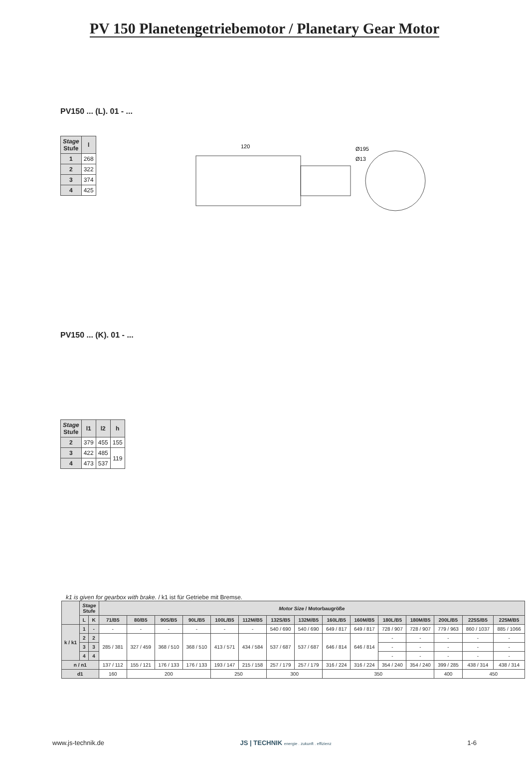PV 150 Planetengetriebemotor / Planetary Gear Motor
PV150 ... (L). 01 - ...
| Stage Stufe | l |
| --- | --- |
| 1 | 268 |
| 2 | 322 |
| 3 | 374 |
| 4 | 425 |
120
Ø195
Ø13
PV150 ... (K). 01 - ...
| Stage Stufe | l1 | l2 | h |
| --- | --- | --- | --- |
| 2 | 379 | 455 | 155 |
| 3 | 422 | 485 | 119 |
| 4 | 473 | 537 | |
k1 is given for gearbox with brake. / k1 ist für Getriebe mit Bremse.
| | Stage Stufe | | Motor Size / Motorbaugröße | | | | | | | | | | | | | | |
| --- | --- | --- | --- | --- | --- | --- | --- | --- | --- | --- | --- | --- | --- | --- | --- | --- | --- |
| | L | K | 71/B5 | 80/B5 | 90S/B5 | 90L/B5 | 100L/B5 | 112M/B5 | 132S/B5 | 132M/B5 | 160L/B5 | 160M/B5 | 180L/B5 | 180M/B5 | 200L/B5 | 225S/B5 | 225M/B5 |
| k / k1 | 1 | - | - | - | - | - | - | - | 540 / 690 | 540 / 690 | 649 / 817 | 649 / 817 | 728 / 907 | 728 / 907 | 779 / 963 | 860 / 1037 | 885 / 1066 |
| | 2 | 2 | 285 / 381 | 327 / 459 | 368 / 510 | 368 / 510 | 413 / 571 | 434 / 584 | 537 / 687 | 537 / 687 | 646 / 814 | 646 / 814 | - | - | - | - | - |
| | 3 | 3 | | | | | | | | | | | - | - | - | - | - |
| | 4 | 4 | | | | | | | | | | | - | - | - | - | - |
| n / n1 | | | 137 / 112 | 155 / 121 | 176 / 133 | 176 / 133 | 193 / 147 | 215 / 158 | 257 / 179 | 257 / 179 | 316 / 224 | 316 / 224 | 354 / 240 | 354 / 240 | 399 / 285 | 438 / 314 | 438 / 314 |
| d1 | | | 160 | 200 | | | 250 | | 300 | | 350 | | | | 400 | 450 | |
www.js-technik.de JS | TECHNIK energie . zukunft . effizienz 1-6